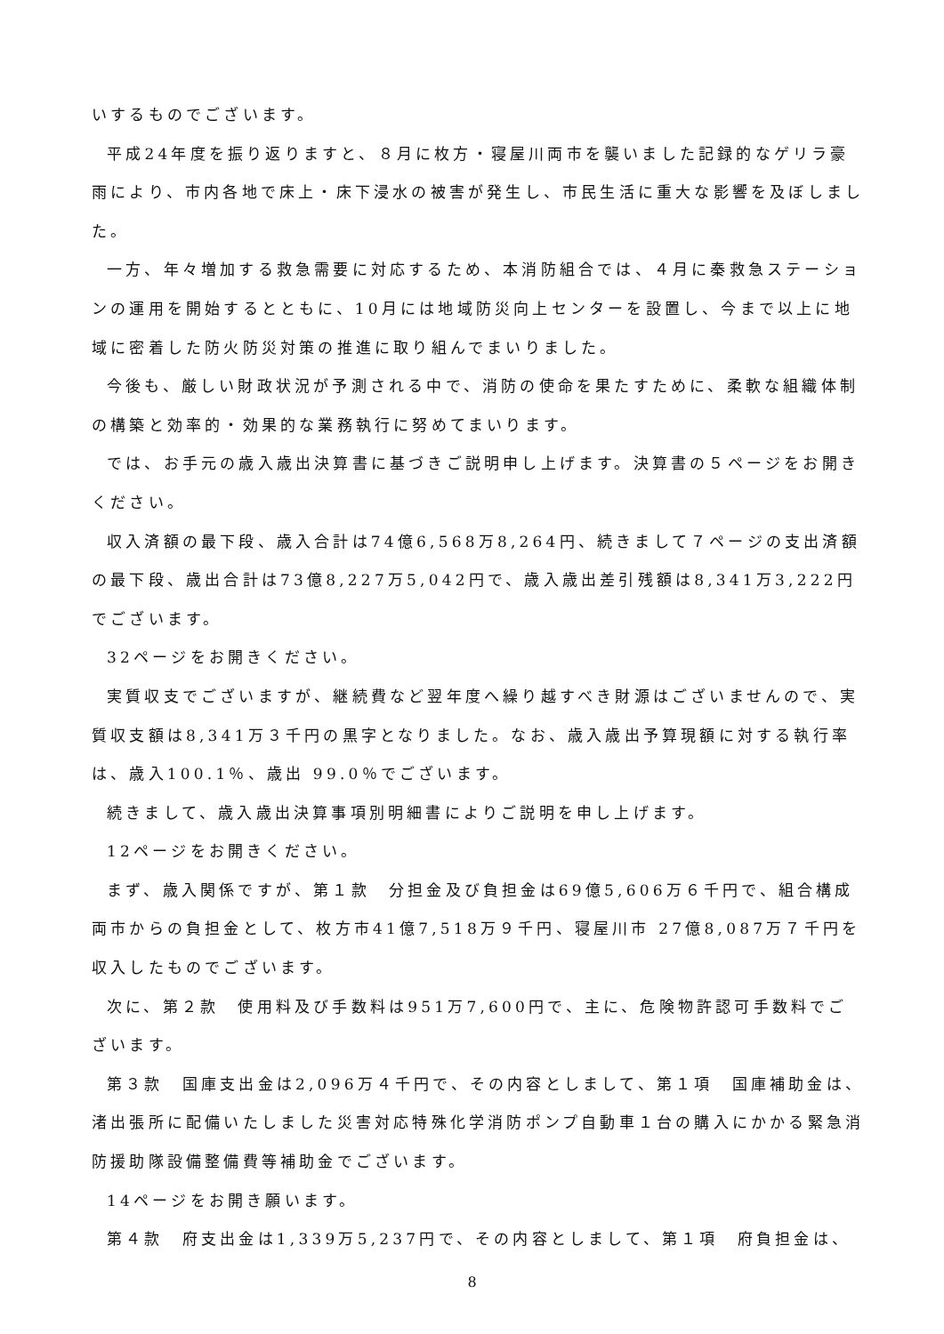いするものでございます。
平成24年度を振り返りますと、８月に枚方・寝屋川両市を襲いました記録的なゲリラ豪雨により、市内各地で床上・床下浸水の被害が発生し、市民生活に重大な影響を及ぼしました。
一方、年々増加する救急需要に対応するため、本消防組合では、４月に秦救急ステーションの運用を開始するとともに、10月には地域防災向上センターを設置し、今まで以上に地域に密着した防火防災対策の推進に取り組んでまいりました。
今後も、厳しい財政状況が予測される中で、消防の使命を果たすために、柔軟な組織体制の構築と効率的・効果的な業務執行に努めてまいります。
では、お手元の歳入歳出決算書に基づきご説明申し上げます。決算書の５ページをお開きください。
収入済額の最下段、歳入合計は74億6,568万8,264円、続きまして７ページの支出済額の最下段、歳出合計は73億8,227万5,042円で、歳入歳出差引残額は8,341万3,222円でございます。
32ページをお開きください。
実質収支でございますが、継続費など翌年度へ繰り越すべき財源はございませんので、実質収支額は8,341万３千円の黒字となりました。なお、歳入歳出予算現額に対する執行率は、歳入100.1％、歳出 99.0％でございます。
続きまして、歳入歳出決算事項別明細書によりご説明を申し上げます。
12ページをお開きください。
まず、歳入関係ですが、第１款　分担金及び負担金は69億5,606万６千円で、組合構成両市からの負担金として、枚方市41億7,518万９千円、寝屋川市 27億8,087万７千円を収入したものでございます。
次に、第２款　使用料及び手数料は951万7,600円で、主に、危険物許認可手数料でございます。
第３款　国庫支出金は2,096万４千円で、その内容としまして、第１項　国庫補助金は、渚出張所に配備いたしました災害対応特殊化学消防ポンプ自動車１台の購入にかかる緊急消防援助隊設備整備費等補助金でございます。
14ページをお開き願います。
第４款　府支出金は1,339万5,237円で、その内容としまして、第１項　府負担金は、
8